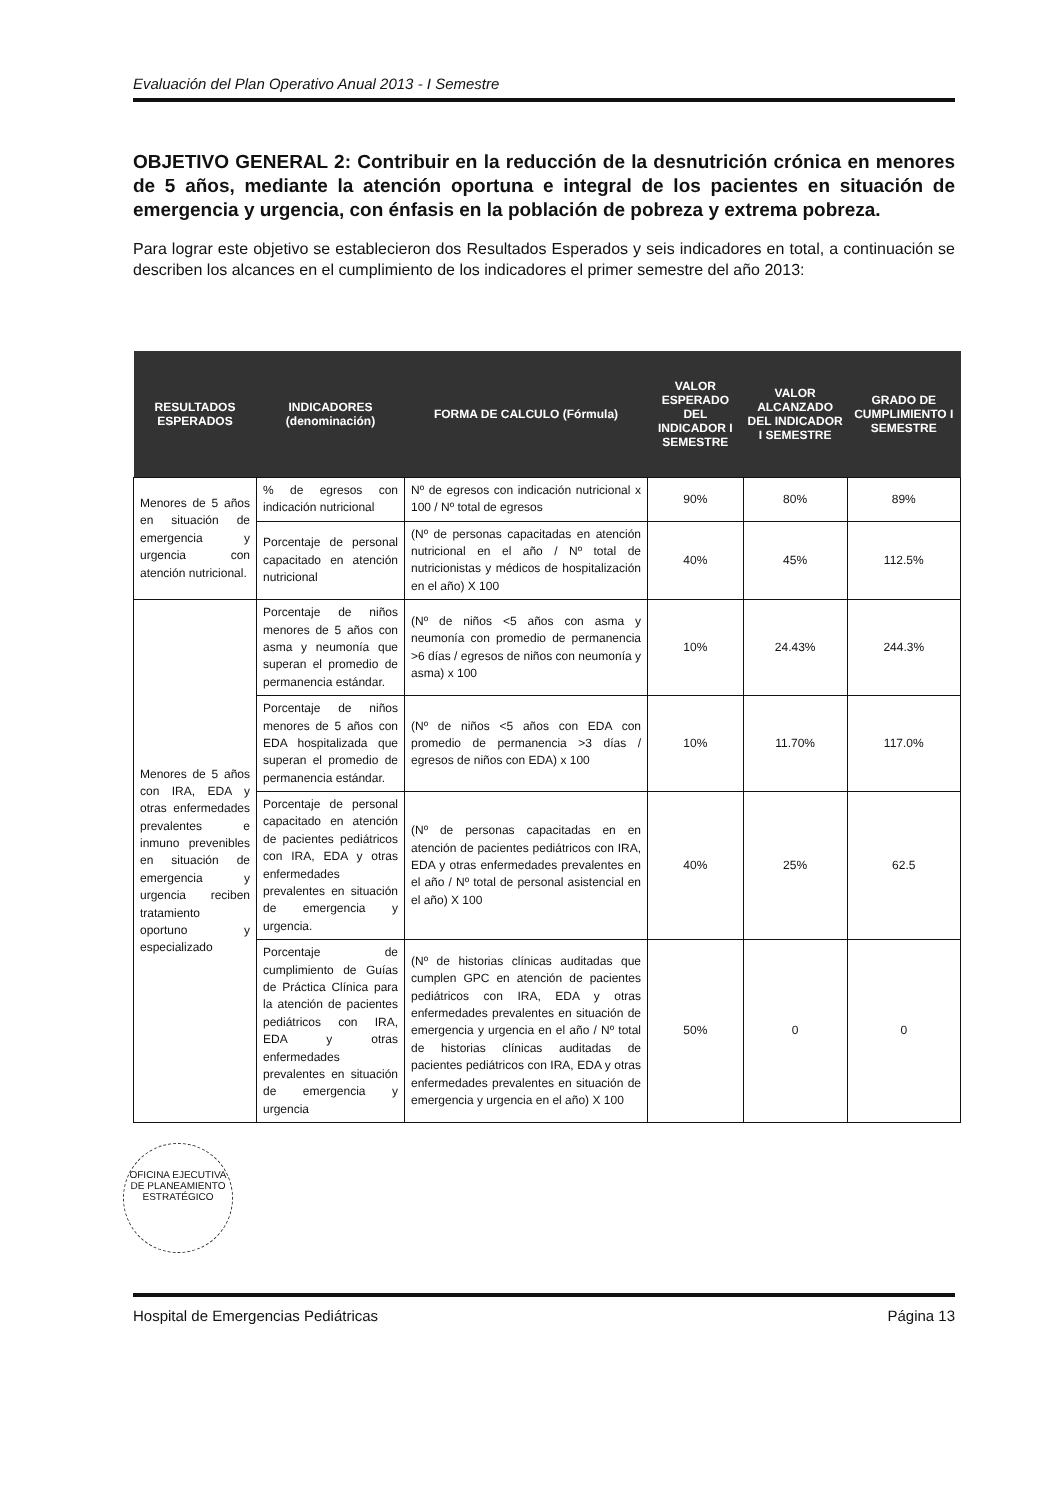Evaluación del Plan Operativo Anual 2013 - I Semestre
OBJETIVO GENERAL 2: Contribuir en la reducción de la desnutrición crónica en menores de 5 años, mediante la atención oportuna e integral de los pacientes en situación de emergencia y urgencia, con énfasis en la población de pobreza y extrema pobreza.
Para lograr este objetivo se establecieron dos Resultados Esperados y seis indicadores en total, a continuación se describen los alcances en el cumplimiento de los indicadores el primer semestre del año 2013:
| RESULTADOS ESPERADOS | INDICADORES (denominación) | FORMA DE CALCULO (Fórmula) | VALOR ESPERADO DEL INDICADOR I SEMESTRE | VALOR ALCANZADO DEL INDICADOR I SEMESTRE | GRADO DE CUMPLIMIENTO I SEMESTRE |
| --- | --- | --- | --- | --- | --- |
| Menores de 5 años en situación de emergencia y urgencia con atención nutricional. | % de egresos con indicación nutricional | Nº de egresos con indicación nutricional x 100 / Nº total de egresos | 90% | 80% | 89% |
| | Porcentaje de personal capacitado en atención nutricional | (Nº de personas capacitadas en atención nutricional en el año / Nº total de nutricionistas y médicos de hospitalización en el año) X 100 | 40% | 45% | 112.5% |
| Menores de 5 años con IRA, EDA y otras enfermedades prevalentes e inmuno prevenibles en situación de emergencia y urgencia reciben tratamiento oportuno y especializado | Porcentaje de niños menores de 5 años con asma y neumonía que superan el promedio de permanencia estándar. | (Nº de niños <5 años con asma y neumonía con promedio de permanencia >6 días / egresos de niños con neumonía y asma) x 100 | 10% | 24.43% | 244.3% |
| | Porcentaje de niños menores de 5 años con EDA hospitalizada que superan el promedio de permanencia estándar. | (Nº de niños <5 años con EDA con promedio de permanencia >3 días / egresos de niños con EDA) x 100 | 10% | 11.70% | 117.0% |
| | Porcentaje de personal capacitado en atención de pacientes pediátricos con IRA, EDA y otras enfermedades prevalentes en situación de emergencia y urgencia. | (Nº de personas capacitadas en en atención de pacientes pediátricos con IRA, EDA y otras enfermedades prevalentes en el año / Nº total de personal asistencial en el año) X 100 | 40% | 25% | 62.5 |
| | Porcentaje de cumplimiento de Guías de Práctica Clínica para la atención de pacientes pediátricos con IRA, EDA y otras enfermedades prevalentes en situación de emergencia y urgencia | (Nº de historias clínicas auditadas que cumplen GPC en atención de pacientes pediátricos con IRA, EDA y otras enfermedades prevalentes en situación de emergencia y urgencia en el año / Nº total de historias clínicas auditadas de pacientes pediátricos con IRA, EDA y otras enfermedades prevalentes en situación de emergencia y urgencia en el año) X 100 | 50% | 0 | 0 |
OFICINA EJECUTIVA DE PLANEAMIENTO ESTRATÉGICO
Hospital de Emergencias Pediátricas Página 13